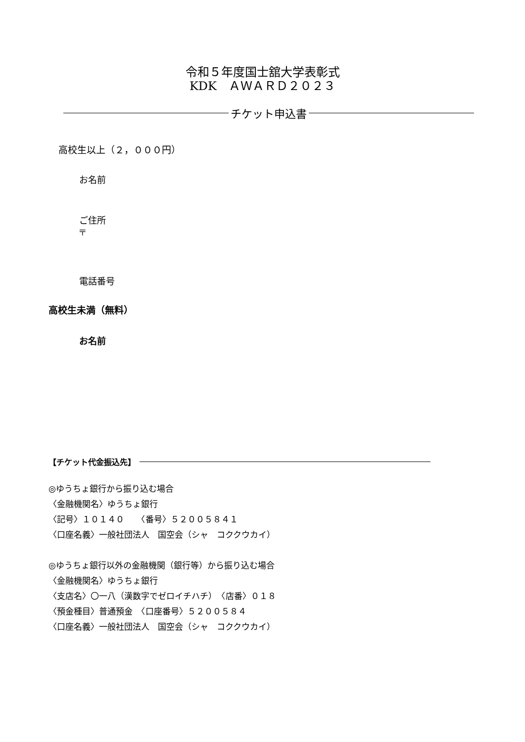令和５年度国士舘大学表彰式
KDK　ＡＷＡＲＤ２０２３
チケット申込書
高校生以上（２，０００円）
お名前
ご住所
〒
電話番号
高校生未満（無料）
お名前
【チケット代金振込先】
◎ゆうちょ銀行から振り込む場合
〈金融機関名〉ゆうちょ銀行
〈記号〉１０１４０　　〈番号〉５２００５８４１
〈口座名義〉一般社団法人　国空会（シャ　コククウカイ）
◎ゆうちょ銀行以外の金融機関（銀行等）から振り込む場合
〈金融機関名〉ゆうちょ銀行
〈支店名〉〇一八（漢数字でゼロイチハチ）　〈店番〉０１８
〈預金種目〉普通預金　〈口座番号〉５２００５８４
〈口座名義〉一般社団法人　国空会（シャ　コククウカイ）